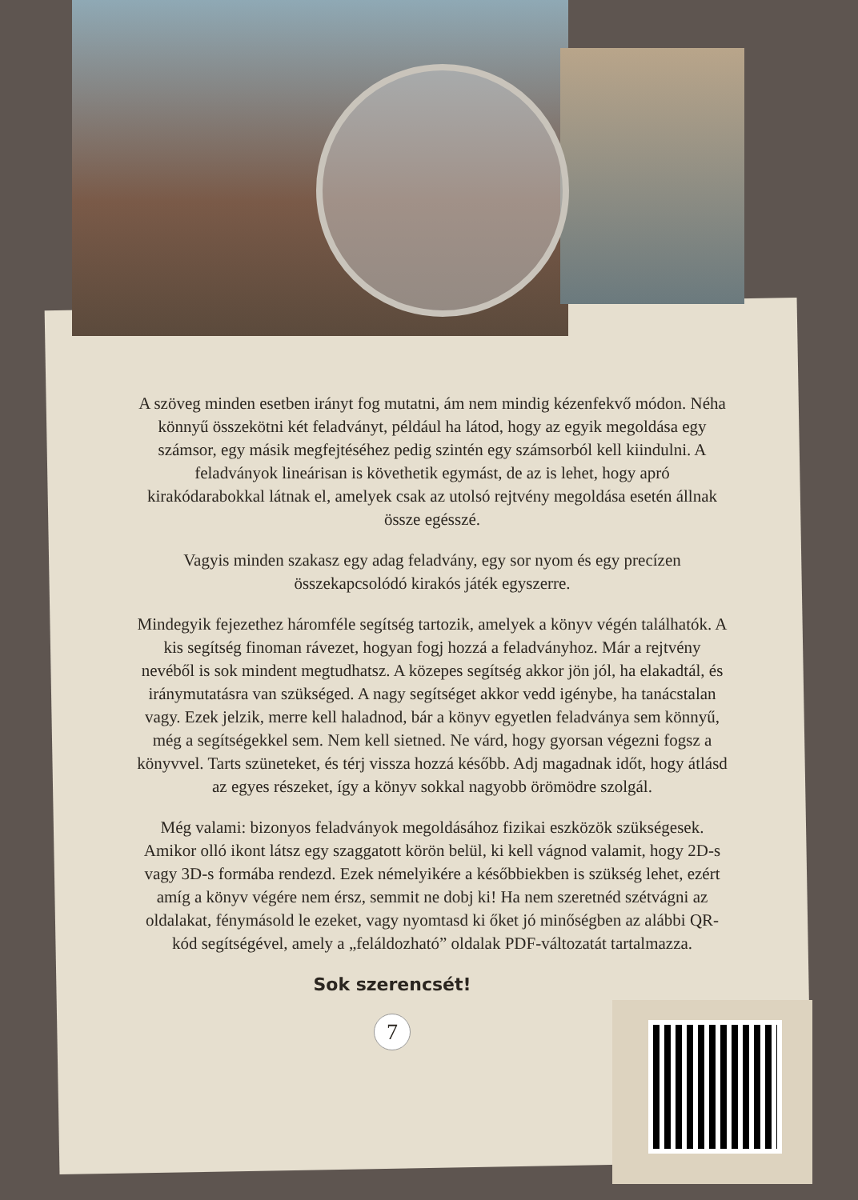A szöveg minden esetben irányt fog mutatni, ám nem mindig kézenfekvő módon. Néha könnyű összekötni két feladványt, például ha látod, hogy az egyik megoldása egy számsor, egy másik megfejtéséhez pedig szintén egy számsorból kell kiindulni. A feladványok lineárisan is követhetik egymást, de az is lehet, hogy apró kirakódarabokkal látnak el, amelyek csak az utolsó rejtvény megoldása esetén állnak össze egésszé.
Vagyis minden szakasz egy adag feladvány, egy sor nyom és egy precízen összekapcsolódó kirakós játék egyszerre.
Mindegyik fejezethez háromféle segítség tartozik, amelyek a könyv végén találhatók. A kis segítség finoman rávezet, hogyan fogj hozzá a feladványhoz. Már a rejtvény nevéből is sok mindent megtudhatsz. A közepes segítség akkor jön jól, ha elakadtál, és iránymutatásra van szükséged. A nagy segítséget akkor vedd igénybe, ha tanácstalan vagy. Ezek jelzik, merre kell haladnod, bár a könyv egyetlen feladványa sem könnyű, még a segítségekkel sem. Nem kell sietned. Ne várd, hogy gyorsan végezni fogsz a könyvvel. Tarts szüneteket, és térj vissza hozzá később. Adj magadnak időt, hogy átlásd az egyes részeket, így a könyv sokkal nagyobb örömödre szolgál.
Még valami: bizonyos feladványok megoldásához fizikai eszközök szükségesek. Amikor olló ikont látsz egy szaggatott körön belül, ki kell vágnod valamit, hogy 2D-s vagy 3D-s formába rendezd. Ezek némelyikére a későbbiekben is szükség lehet, ezért amíg a könyv végére nem érsz, semmit ne dobj ki! Ha nem szeretnéd szétvágni az oldalakat, fénymásold le ezeket, vagy nyomtasd ki őket jó minőségben az alábbi QR-kód segítségével, amely a „feláldozható” oldalak PDF-változatát tartalmazza.
Sok szerencsét!
7